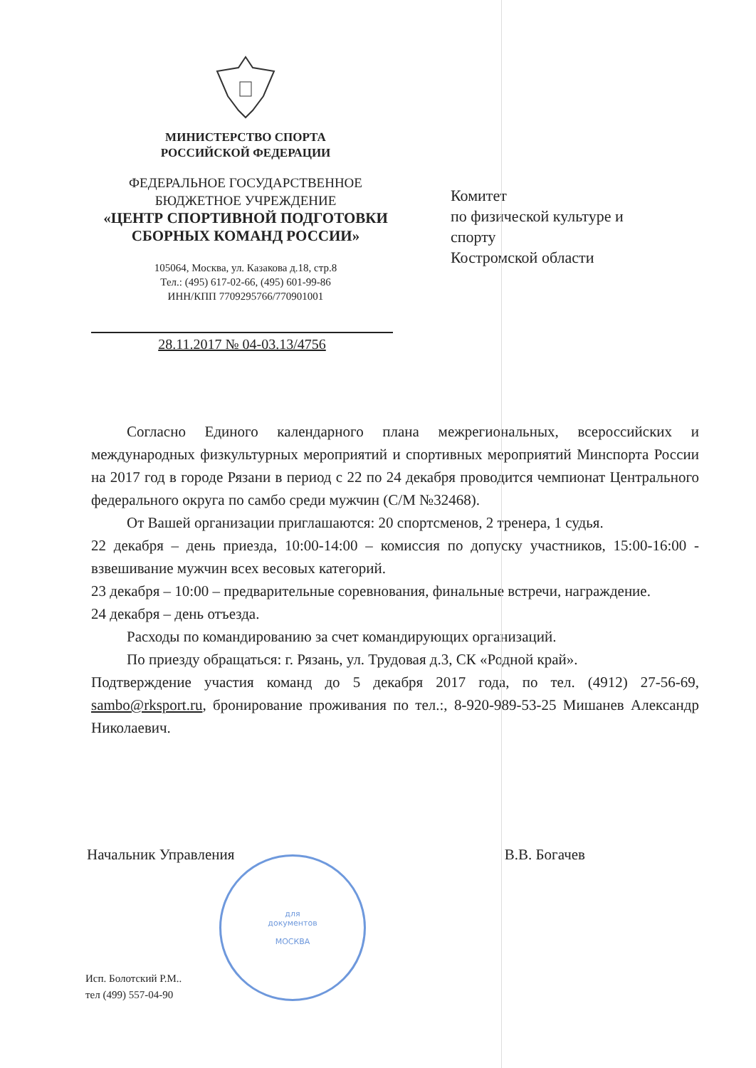МИНИСТЕРСТВО СПОРТА
РОССИЙСКОЙ ФЕДЕРАЦИИ
ФЕДЕРАЛЬНОЕ ГОСУДАРСТВЕННОЕ
БЮДЖЕТНОЕ УЧРЕЖДЕНИЕ
«ЦЕНТР СПОРТИВНОЙ ПОДГОТОВКИ
СБОРНЫХ КОМАНД РОССИИ»
105064, Москва, ул. Казакова д.18, стр.8
Тел.: (495) 617-02-66, (495) 601-99-86
ИНН/КПП 7709295766/770901001
28.11.2017 № 04-03.13/4756
Комитет
по физической культуре и
спорту
Костромской области
Согласно Единого календарного плана межрегиональных, всероссийских и международных физкультурных мероприятий и спортивных мероприятий Минспорта России на 2017 год в городе Рязани в период с 22 по 24 декабря проводится чемпионат Центрального федерального округа по самбо среди мужчин (С/М №32468).
От Вашей организации приглашаются: 20 спортсменов, 2 тренера, 1 судья.
22 декабря – день приезда, 10:00-14:00 – комиссия по допуску участников, 15:00-16:00 - взвешивание мужчин всех весовых категорий.
23 декабря – 10:00 – предварительные соревнования, финальные встречи, награждение.
24 декабря – день отъезда.
Расходы по командированию за счет командирующих организаций.
По приезду обращаться: г. Рязань, ул. Трудовая д.3, СК «Родной край».
Подтверждение участия команд до 5 декабря 2017 года, по тел. (4912) 27-56-69, sambo@rksport.ru, бронирование проживания по тел.:, 8-920-989-53-25 Мишанев Александр Николаевич.
Начальник Управления В.В. Богачев
для
документов
МОСКВА
Исп. Болотский Р.М..
тел (499) 557-04-90